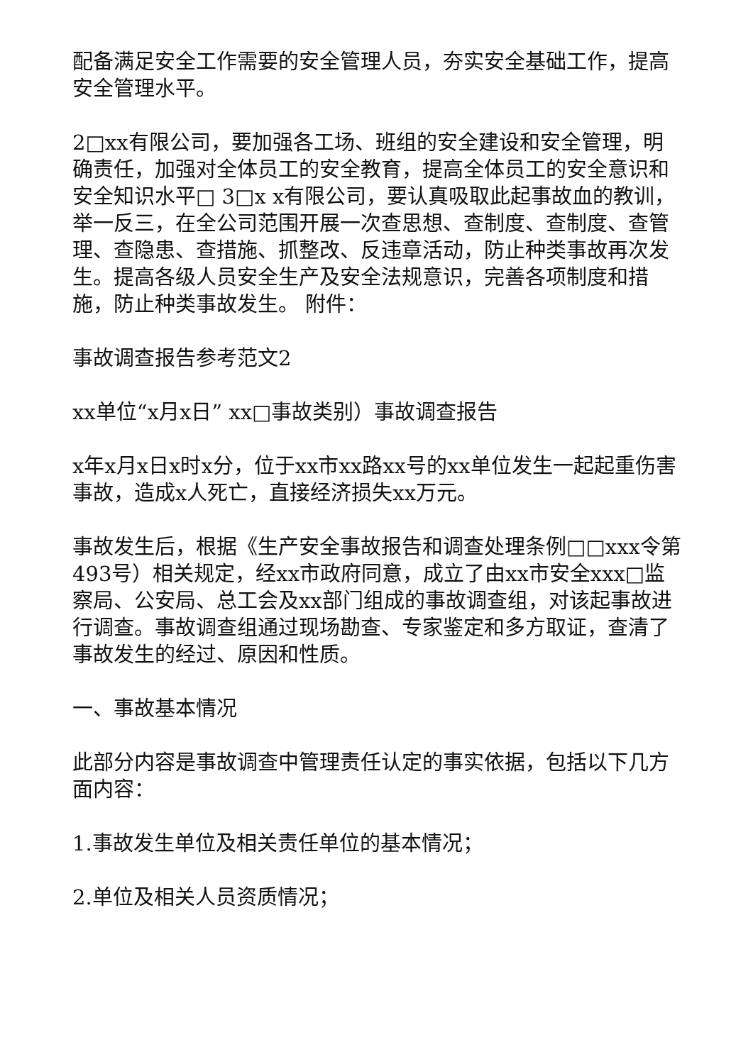配备满足安全工作需要的安全管理人员，夯实安全基础工作，提高安全管理水平。
2□xx有限公司，要加强各工场、班组的安全建设和安全管理，明确责任，加强对全体员工的安全教育，提高全体员工的安全意识和安全知识水平□ 3□x x有限公司，要认真吸取此起事故血的教训，举一反三，在全公司范围开展一次查思想、查制度、查制度、查管理、查隐患、查措施、抓整改、反违章活动，防止种类事故再次发生。提高各级人员安全生产及安全法规意识，完善各项制度和措施，防止种类事故发生。 附件：
事故调查报告参考范文2
xx单位“x月x日” xx□事故类别）事故调查报告
x年x月x日x时x分，位于xx市xx路xx号的xx单位发生一起起重伤害事故，造成x人死亡，直接经济损失xx万元。
事故发生后，根据《生产安全事故报告和调查处理条例□□xxx令第493号）相关规定，经xx市政府同意，成立了由xx市安全xxx□监察局、公安局、总工会及xx部门组成的事故调查组，对该起事故进行调查。事故调查组通过现场勘查、专家鉴定和多方取证，查清了事故发生的经过、原因和性质。
一、事故基本情况
此部分内容是事故调查中管理责任认定的事实依据，包括以下几方面内容：
1.事故发生单位及相关责任单位的基本情况；
2.单位及相关人员资质情况；